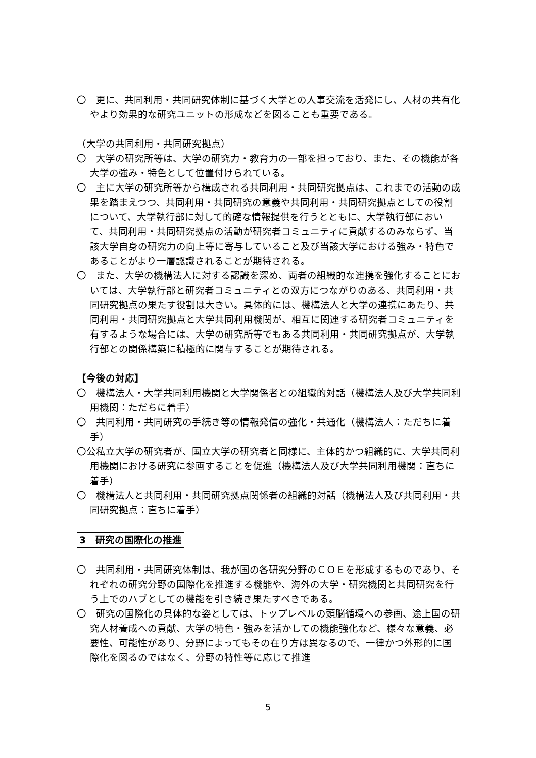〇　更に、共同利用・共同研究体制に基づく大学との人事交流を活発にし、人材の共有化やより効果的な研究ユニットの形成などを図ることも重要である。
（大学の共同利用・共同研究拠点）
〇　大学の研究所等は、大学の研究力・教育力の一部を担っており、また、その機能が各大学の強み・特色として位置付けられている。
〇　主に大学の研究所等から構成される共同利用・共同研究拠点は、これまでの活動の成果を踏まえつつ、共同利用・共同研究の意義や共同利用・共同研究拠点としての役割について、大学執行部に対して的確な情報提供を行うとともに、大学執行部において、共同利用・共同研究拠点の活動が研究者コミュニティに貢献するのみならず、当該大学自身の研究力の向上等に寄与していること及び当該大学における強み・特色であることがより一層認識されることが期待される。
〇　また、大学の機構法人に対する認識を深め、両者の組織的な連携を強化することにおいては、大学執行部と研究者コミュニティとの双方につながりのある、共同利用・共同研究拠点の果たす役割は大きい。具体的には、機構法人と大学の連携にあたり、共同利用・共同研究拠点と大学共同利用機関が、相互に関連する研究者コミュニティを有するような場合には、大学の研究所等でもある共同利用・共同研究拠点が、大学執行部との関係構築に積極的に関与することが期待される。
【今後の対応】
〇　機構法人・大学共同利用機関と大学関係者との組織的対話（機構法人及び大学共同利用機関：ただちに着手）
〇　共同利用・共同研究の手続き等の情報発信の強化・共通化（機構法人：ただちに着手）
〇公私立大学の研究者が、国立大学の研究者と同様に、主体的かつ組織的に、大学共同利用機関における研究に参画することを促進（機構法人及び大学共同利用機関：直ちに着手）
〇　機構法人と共同利用・共同研究拠点関係者の組織的対話（機構法人及び共同利用・共同研究拠点：直ちに着手）
3　研究の国際化の推進
〇　共同利用・共同研究体制は、我が国の各研究分野のＣＯＥを形成するものであり、それぞれの研究分野の国際化を推進する機能や、海外の大学・研究機関と共同研究を行う上でのハブとしての機能を引き続き果たすべきである。
〇　研究の国際化の具体的な姿としては、トップレベルの頭脳循環への参画、途上国の研究人材養成への貢献、大学の特色・強みを活かしての機能強化など、様々な意義、必要性、可能性があり、分野によってもその在り方は異なるので、一律かつ外形的に国際化を図るのではなく、分野の特性等に応じて推進
5